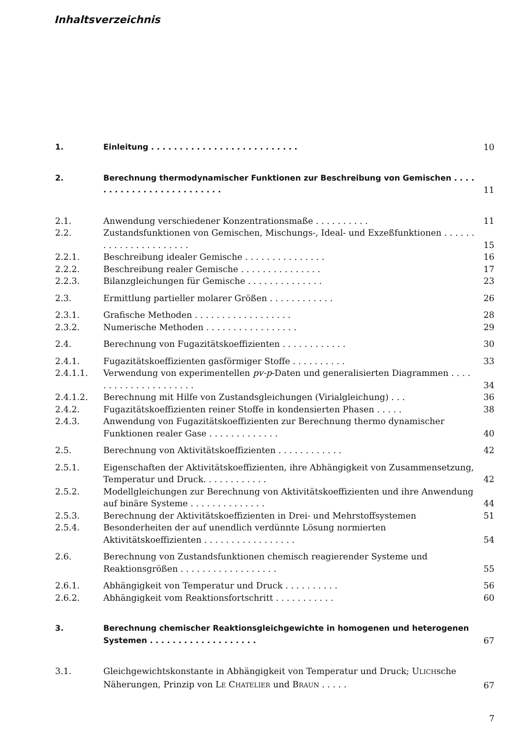Inhaltsverzeichnis
| 1. | Einleitung . . . . . . . . . . . . . . . . . . . . . . . . . . | 10 |
| 2. | Berechnung thermodynamischer Funktionen zur Beschreibung von Gemischen . . . . . . . . . . . . . . . . . . . . . . . . . | 11 |
| 2.1. | Anwendung verschiedener Konzentrationsmaße . . . . . . . . . . | 11 |
| 2.2. | Zustandsfunktionen von Gemischen, Mischungs-, Ideal- und Exzeßfunktionen . . . . . . . . . . . . . . . . . . . . . . | 15 |
| 2.2.1. | Beschreibung idealer Gemische . . . . . . . . . . . . . . . | 16 |
| 2.2.2. | Beschreibung realer Gemische . . . . . . . . . . . . . . . | 17 |
| 2.2.3. | Bilanzgleichungen für Gemische . . . . . . . . . . . . . . | 23 |
| 2.3. | Ermittlung partieller molarer Größen . . . . . . . . . . . . | 26 |
| 2.3.1. | Grafische Methoden . . . . . . . . . . . . . . . . . . | 28 |
| 2.3.2. | Numerische Methoden . . . . . . . . . . . . . . . . . | 29 |
| 2.4. | Berechnung von Fugazitätskoeffizienten . . . . . . . . . . . . | 30 |
| 2.4.1. | Fugazitätskoeffizienten gasförmiger Stoffe . . . . . . . . . . | 33 |
| 2.4.1.1. | Verwendung von experimentellen pv-p -Daten und generalisierten Diagrammen . . . . . . . . . . . . . . . . . . . . . | 34 |
| 2.4.1.2. | Berechnung mit Hilfe von Zustandsgleichungen (Virialgleichung) . . . | 36 |
| 2.4.2. | Fugazitätskoeffizienten reiner Stoffe in kondensierten Phasen . . . . . | 38 |
| 2.4.3. | Anwendung von Fugazitätskoeffizienten zur Berechnung thermo dynamischer Funktionen realer Gase . . . . . . . . . . . . . | 40 |
| 2.5. | Berechnung von Aktivitätskoeffizienten . . . . . . . . . . . . | 42 |
| 2.5.1. | Eigenschaften der Aktivitätskoeffizienten, ihre Abhängigkeit von Zusammensetzung, Temperatur und Druck. . . . . . . . . . . . | 42 |
| 2.5.2. | Modellgleichungen zur Berechnung von Aktivitätskoeffizienten und ihre Anwendung auf binäre Systeme . . . . . . . . . . . . . . | 44 |
| 2.5.3. | Berechnung der Aktivitätskoeffizienten in Drei- und Mehrstoffsystemen | 51 |
| 2.5.4. | Besonderheiten der auf unendlich verdünnte Lösung normierten Aktivitätskoeffizienten . . . . . . . . . . . . . . . . . | 54 |
| 2.6. | Berechnung von Zustandsfunktionen chemisch reagierender Systeme und Reaktionsgrößen . . . . . . . . . . . . . . . . . . | 55 |
| 2.6.1. | Abhängigkeit von Temperatur und Druck . . . . . . . . . . | 56 |
| 2.6.2. | Abhängigkeit vom Reaktionsfortschritt . . . . . . . . . . . | 60 |
| 3. | Berechnung chemischer Reaktionsgleichgewichte in homogenen und heterogenen Systemen . . . . . . . . . . . . . . . . . . . | 67 |
| 3.1. | Gleichgewichtskonstante in Abhängigkeit von Temperatur und Druck; U LICH sche Näherungen, Prinzip von L E C HATELIER und B RAUN . . . . . | 67 |
7